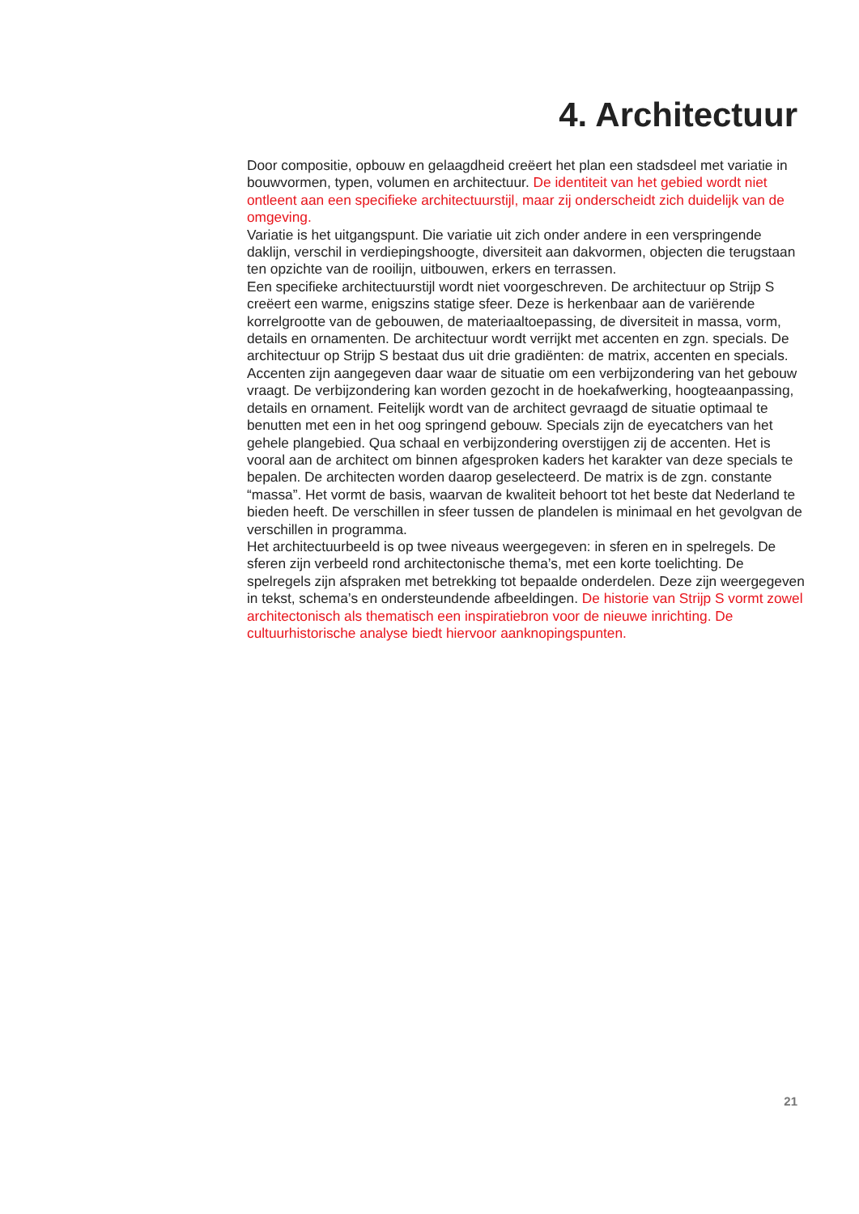4. Architectuur
Door compositie, opbouw en gelaagdheid creëert het plan een stadsdeel met variatie in bouwvormen, typen, volumen en architectuur. De identiteit van het gebied wordt niet ontleent aan een specifieke architectuurstijl, maar zij onderscheidt zich duidelijk van de omgeving.
Variatie is het uitgangspunt. Die variatie uit zich onder andere in een verspringende daklijn, verschil in verdiepingshoogte, diversiteit aan dakvormen, objecten die terugstaan ten opzichte van de rooilijn, uitbouwen, erkers en terrassen.
Een specifieke architectuurstijl wordt niet voorgeschreven. De architectuur op Strijp S creëert een warme, enigszins statige sfeer. Deze is herkenbaar aan de variërende korrelgrootte van de gebouwen, de materiaaltoepassing, de diversiteit in massa, vorm, details en ornamenten. De architectuur wordt verrijkt met accenten en zgn. specials. De architectuur op Strijp S bestaat dus uit drie gradiënten: de matrix, accenten en specials. Accenten zijn aangegeven daar waar de situatie om een verbijzondering van het gebouw vraagt. De verbijzondering kan worden gezocht in de hoekafwerking, hoogteaanpassing, details en ornament. Feitelijk wordt van de architect gevraagd de situatie optimaal te benutten met een in het oog springend gebouw. Specials zijn de eyecatchers van het gehele plangebied. Qua schaal en verbijzondering overstijgen zij de accenten. Het is vooral aan de architect om binnen afgesproken kaders het karakter van deze specials te bepalen. De architecten worden daarop geselecteerd. De matrix is de zgn. constante “massa”. Het vormt de basis, waarvan de kwaliteit behoort tot het beste dat Nederland te bieden heeft. De verschillen in sfeer tussen de plandelen is minimaal en het gevolgvan de verschillen in programma.
Het architectuurbeeld is op twee niveaus weergegeven: in sferen en in spelregels. De sferen zijn verbeeld rond architectonische thema’s, met een korte toelichting. De spelregels zijn afspraken met betrekking tot bepaalde onderdelen. Deze zijn weergegeven in tekst, schema’s en ondersteundende afbeeldingen. De historie van Strijp S vormt zowel architectonisch als thematisch een inspiratiebron voor de nieuwe inrichting. De cultuurhistorische analyse biedt hiervoor aanknopingspunten.
21